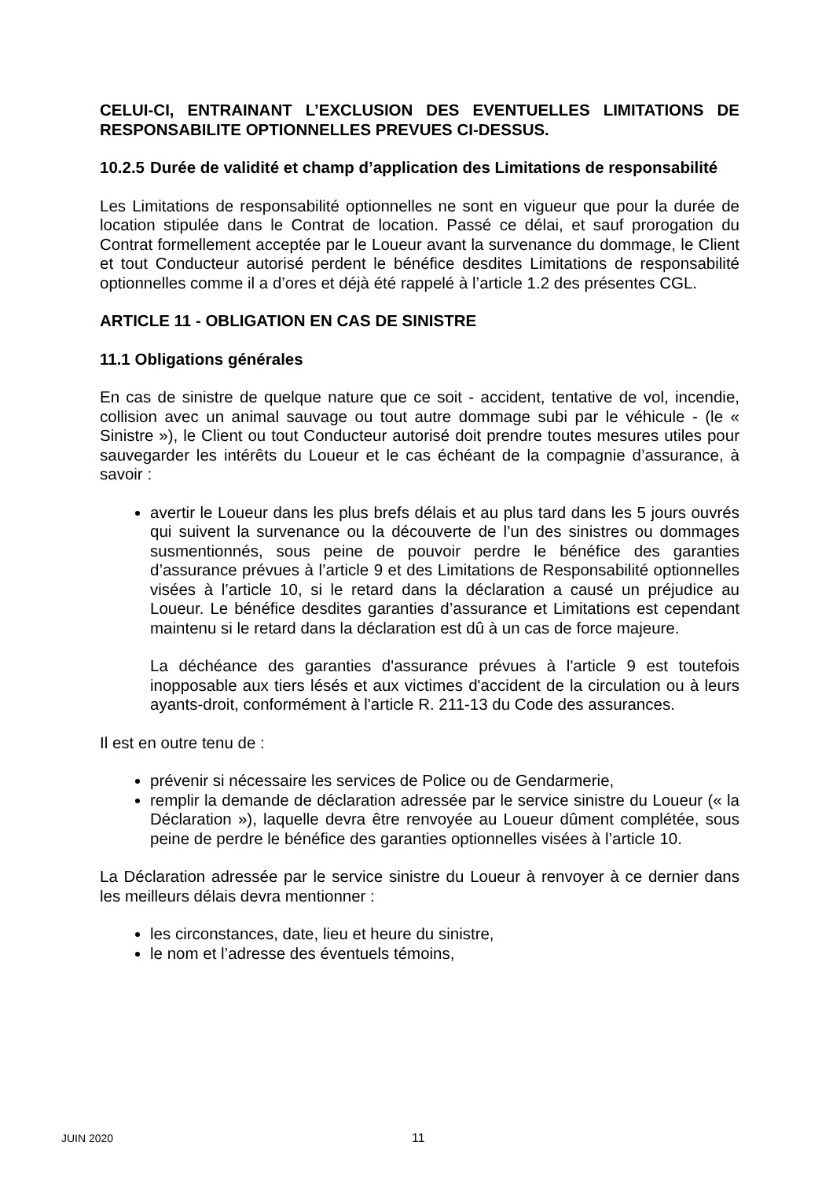CELUI-CI, ENTRAINANT L’EXCLUSION DES EVENTUELLES LIMITATIONS DE RESPONSABILITE OPTIONNELLES PREVUES CI-DESSUS.
10.2.5 Durée de validité et champ d’application des Limitations de responsabilité
Les Limitations de responsabilité optionnelles ne sont en vigueur que pour la durée de location stipulée dans le Contrat de location. Passé ce délai, et sauf prorogation du Contrat formellement acceptée par le Loueur avant la survenance du dommage, le Client et tout Conducteur autorisé perdent le bénéfice desdites Limitations de responsabilité optionnelles comme il a d’ores et déjà été rappelé à l’article 1.2 des présentes CGL.
ARTICLE 11 - OBLIGATION EN CAS DE SINISTRE
11.1 Obligations générales
En cas de sinistre de quelque nature que ce soit - accident, tentative de vol, incendie, collision avec un animal sauvage ou tout autre dommage subi par le véhicule - (le « Sinistre »), le Client ou tout Conducteur autorisé doit prendre toutes mesures utiles pour sauvegarder les intérêts du Loueur et le cas échéant de la compagnie d’assurance, à savoir :
avertir le Loueur dans les plus brefs délais et au plus tard dans les 5 jours ouvrés qui suivent la survenance ou la découverte de l’un des sinistres ou dommages susmentionnés, sous peine de pouvoir perdre le bénéfice des garanties d’assurance prévues à l’article 9 et des Limitations de Responsabilité optionnelles visées à l’article 10, si le retard dans la déclaration a causé un préjudice au Loueur. Le bénéfice desdites garanties d’assurance et Limitations est cependant maintenu si le retard dans la déclaration est dû à un cas de force majeure.
La déchéance des garanties d'assurance prévues à l'article 9 est toutefois inopposable aux tiers lésés et aux victimes d'accident de la circulation ou à leurs ayants-droit, conformément à l'article R. 211-13 du Code des assurances.
Il est en outre tenu de :
prévenir si nécessaire les services de Police ou de Gendarmerie,
remplir la demande de déclaration adressée par le service sinistre du Loueur (« la Déclaration »), laquelle devra être renvoyée au Loueur dûment complétée, sous peine de perdre le bénéfice des garanties optionnelles visées à l’article 10.
La Déclaration adressée par le service sinistre du Loueur à renvoyer à ce dernier dans les meilleurs délais devra mentionner :
les circonstances, date, lieu et heure du sinistre,
le nom et l’adresse des éventuels témoins,
JUIN 2020 11